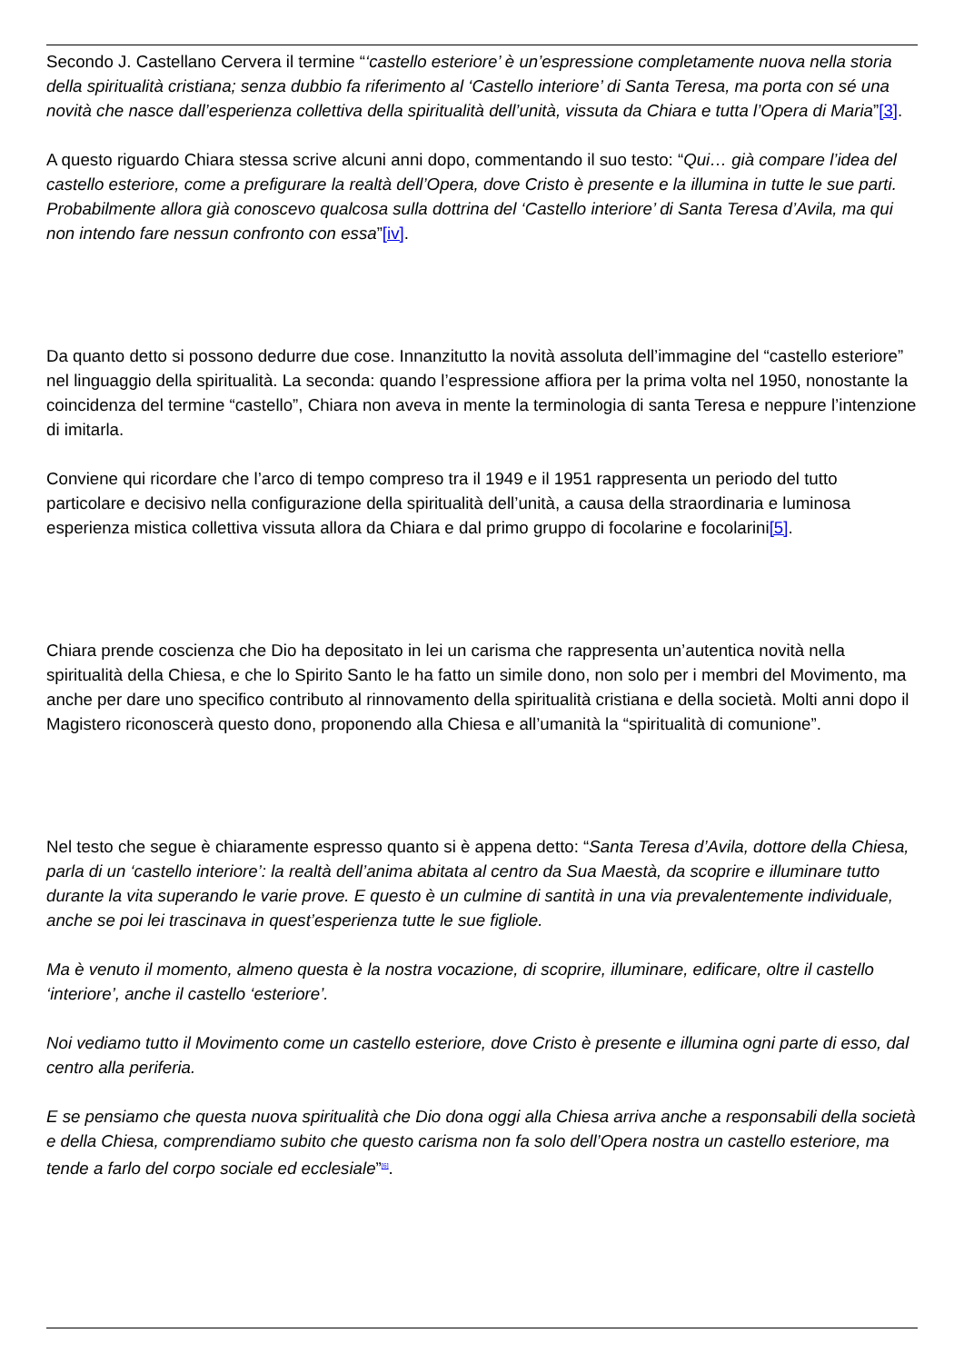Secondo J. Castellano Cervera il termine “‘castello esteriore’ è un’espressione completamente nuova nella storia della spiritualità cristiana; senza dubbio fa riferimento al ‘Castello interiore’ di Santa Teresa, ma porta con sé una novità che nasce dall’esperienza collettiva della spiritualità dell’unità, vissuta da Chiara e tutta l’Opera di Maria”[3].
A questo riguardo Chiara stessa scrive alcuni anni dopo, commentando il suo testo: “Qui… già compare l’idea del castello esteriore, come a prefigurare la realtà dell’Opera, dove Cristo è presente e la illumina in tutte le sue parti. Probabilmente allora già conoscevo qualcosa sulla dottrina del ‘Castello interiore’ di Santa Teresa d’Avila, ma qui non intendo fare nessun confronto con essa”[iv].
Da quanto detto si possono dedurre due cose. Innanzitutto la novità assoluta dell’immagine del “castello esteriore” nel linguaggio della spiritualità. La seconda: quando l’espressione affiora per la prima volta nel 1950, nonostante la coincidenza del termine “castello”, Chiara non aveva in mente la terminologia di santa Teresa e neppure l’intenzione di imitarla.
Conviene qui ricordare che l’arco di tempo compreso tra il 1949 e il 1951 rappresenta un periodo del tutto particolare e decisivo nella configurazione della spiritualità dell’unità, a causa della straordinaria e luminosa esperienza mistica collettiva vissuta allora da Chiara e dal primo gruppo di focolarine e focolarini[5].
Chiara prende coscienza che Dio ha depositato in lei un carisma che rappresenta un’autentica novità nella spiritualità della Chiesa, e che lo Spirito Santo le ha fatto un simile dono, non solo per i membri del Movimento, ma anche per dare uno specifico contributo al rinnovamento della spiritualità cristiana e della società. Molti anni dopo il Magistero riconoscerà questo dono, proponendo alla Chiesa e all’umanità la “spiritualità di comunione”.
Nel testo che segue è chiaramente espresso quanto si è appena detto: “Santa Teresa d’Avila, dottore della Chiesa, parla di un ‘castello interiore’: la realtà dell’anima abitata al centro da Sua Maestà, da scoprire e illuminare tutto durante la vita superando le varie prove. E questo è un culmine di santità in una via prevalentemente individuale, anche se poi lei trascinava in quest’esperienza tutte le sue figliole.
Ma è venuto il momento, almeno questa è la nostra vocazione, di scoprire, illuminare, edificare, oltre il castello ‘interiore’, anche il castello ‘esteriore’.
Noi vediamo tutto il Movimento come un castello esteriore, dove Cristo è presente e illumina ogni parte di esso, dal centro alla periferia.
E se pensiamo che questa nuova spiritualità che Dio dona oggi alla Chiesa arriva anche a responsabili della società e della Chiesa, comprendiamo subito che questo carisma non fa solo dell’Opera nostra un castello esteriore, ma tende a farlo del corpo sociale ed ecclesiale”<sup>[6]</sup>.